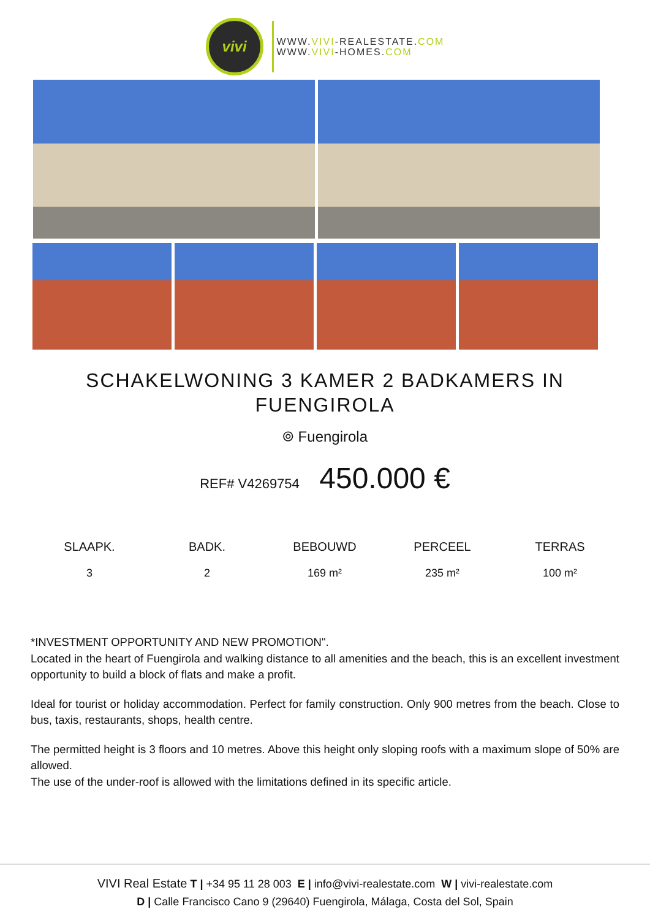vivi
WWW.VIVI-REALESTATE.COM
WWW.VIVI-HOMES.COM
SCHAKELWONING 3 KAMER 2 BADKAMERS IN FUENGIROLA
⌾ Fuengirola
REF# V4269754 450.000 €
| SLAAPK. | BADK. | BEBOUWD | PERCEEL | TERRAS |
| --- | --- | --- | --- | --- |
| 3 | 2 | 169 m² | 235 m² | 100 m² |
*INVESTMENT OPPORTUNITY AND NEW PROMOTION".
Located in the heart of Fuengirola and walking distance to all amenities and the beach, this is an excellent investment opportunity to build a block of flats and make a profit.
Ideal for tourist or holiday accommodation. Perfect for family construction. Only 900 metres from the beach. Close to bus, taxis, restaurants, shops, health centre.
The permitted height is 3 floors and 10 metres. Above this height only sloping roofs with a maximum slope of 50% are allowed.
The use of the under-roof is allowed with the limitations defined in its specific article.
VIVI Real Estate T | +34 95 11 28 003 E | info@vivi-realestate.com W | vivi-realestate.com
D | Calle Francisco Cano 9 (29640) Fuengirola, Málaga, Costa del Sol, Spain